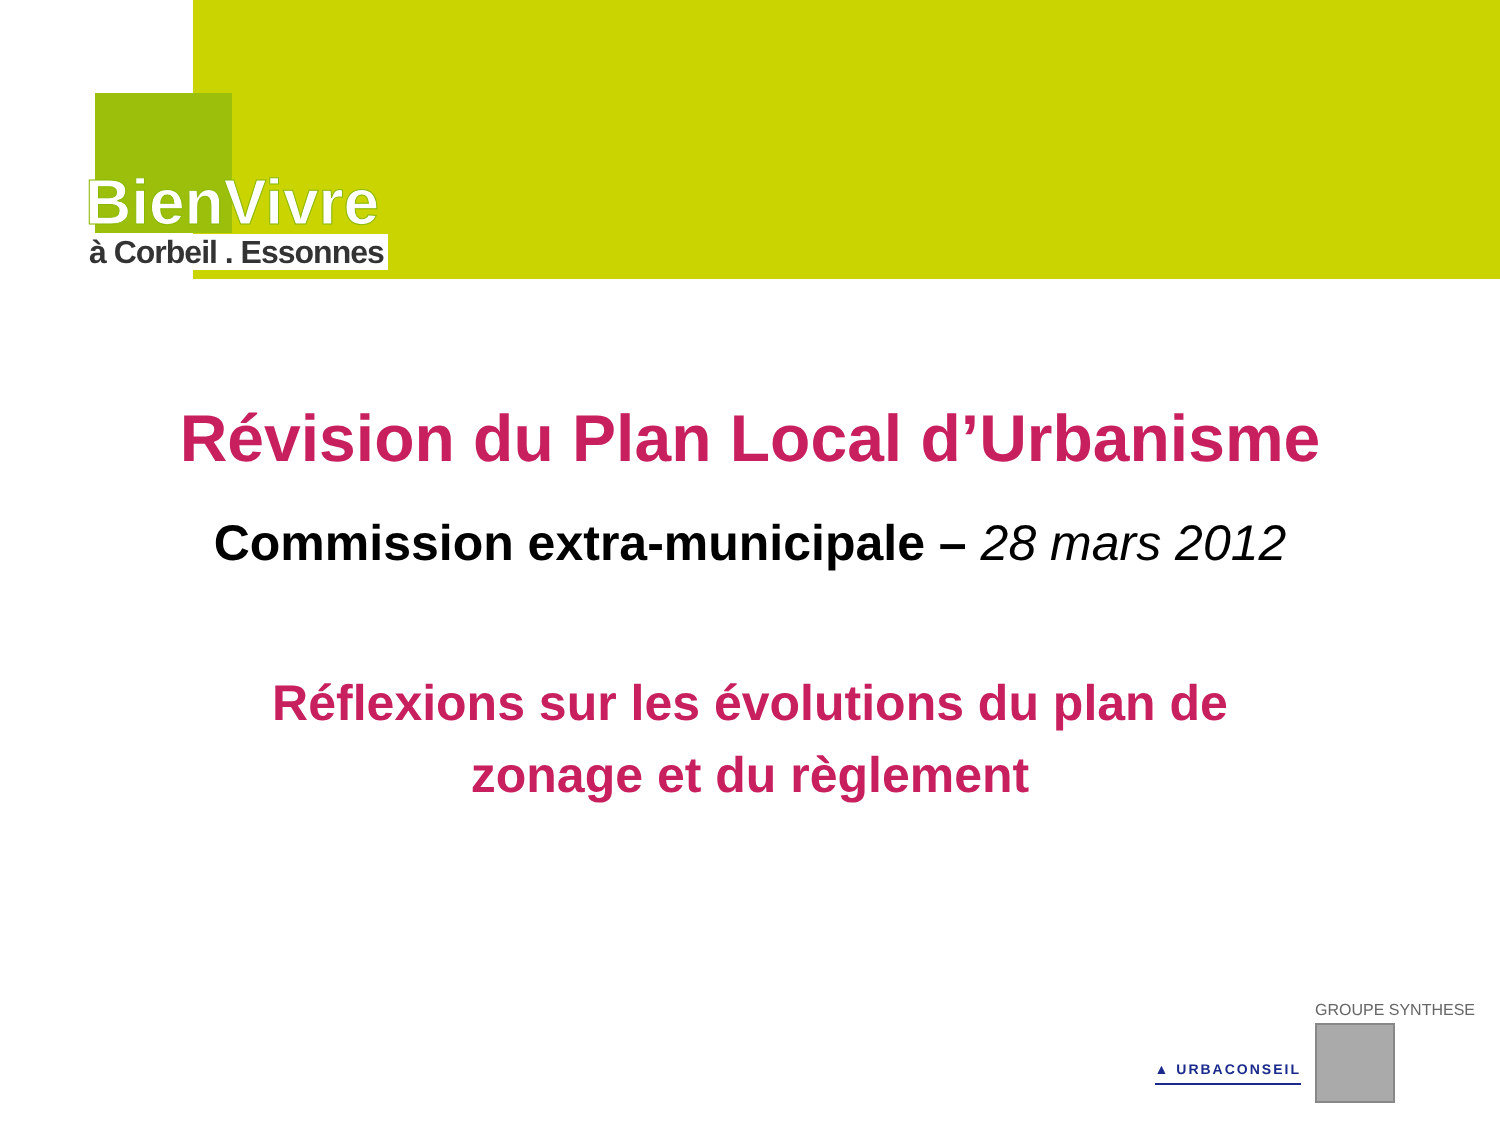BienVivre
à Corbeil . Essonnes
Révision du Plan Local d’Urbanisme
Commission extra-municipale – 28 mars 2012
Réflexions sur les évolutions du plan de
zonage et du règlement
▲ URBACONSEIL
GROUPE SYNTHESE